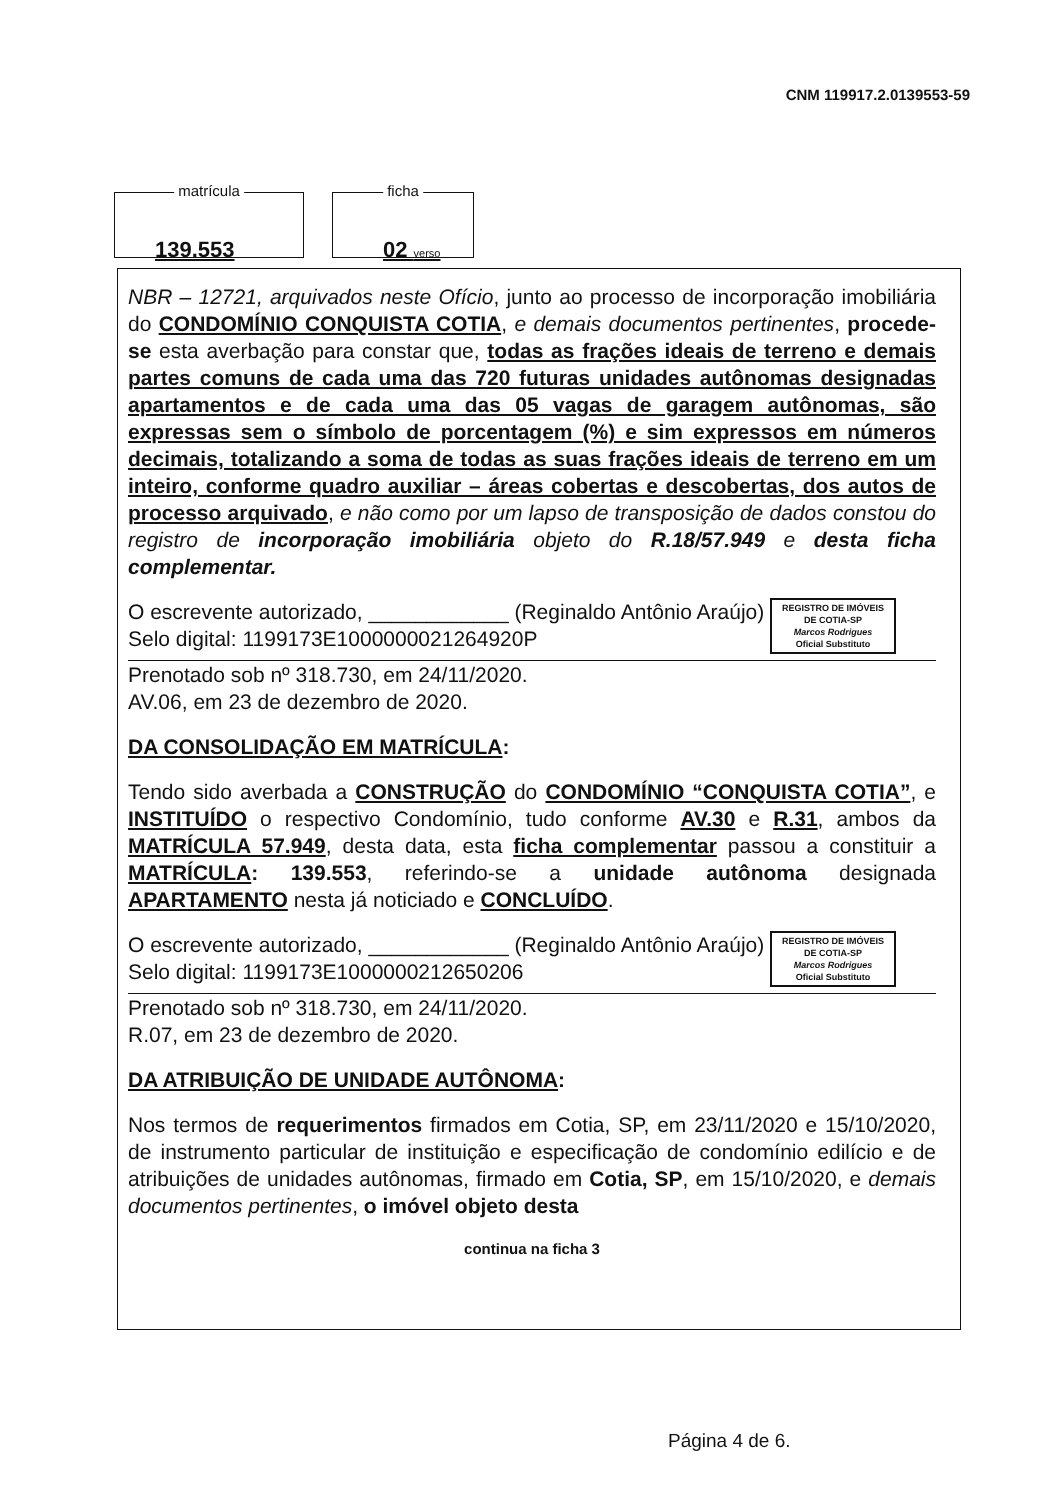CNM 119917.2.0139553-59
matrícula
139.553
ficha
02 verso
NBR – 12721, arquivados neste Ofício, junto ao processo de incorporação imobiliária do CONDOMÍNIO CONQUISTA COTIA, e demais documentos pertinentes, procede-se esta averbação para constar que, todas as frações ideais de terreno e demais partes comuns de cada uma das 720 futuras unidades autônomas designadas apartamentos e de cada uma das 05 vagas de garagem autônomas, são expressas sem o símbolo de porcentagem (%) e sim expressos em números decimais, totalizando a soma de todas as suas frações ideais de terreno em um inteiro, conforme quadro auxiliar – áreas cobertas e descobertas, dos autos de processo arquivado, e não como por um lapso de transposição de dados constou do registro de incorporação imobiliária objeto do R.18/57.949 e desta ficha complementar.
REGISTRO DE IMÓVEIS
DE COTIA-SP
Marcos Rodrigues
Oficial Substituto
O escrevente autorizado, ____________ (Reginaldo Antônio Araújo)
Selo digital: 1199173E1000000021264920P
Prenotado sob nº 318.730, em 24/11/2020.
AV.06, em 23 de dezembro de 2020.
DA CONSOLIDAÇÃO EM MATRÍCULA:
Tendo sido averbada a CONSTRUÇÃO do CONDOMÍNIO “CONQUISTA COTIA”, e INSTITUÍDO o respectivo Condomínio, tudo conforme AV.30 e R.31, ambos da MATRÍCULA 57.949, desta data, esta ficha complementar passou a constituir a MATRÍCULA: 139.553, referindo-se a unidade autônoma designada APARTAMENTO nesta já noticiado e CONCLUÍDO.
REGISTRO DE IMÓVEIS
DE COTIA-SP
Marcos Rodrigues
Oficial Substituto
O escrevente autorizado, ____________ (Reginaldo Antônio Araújo)
Selo digital: 1199173E1000000212650206
Prenotado sob nº 318.730, em 24/11/2020.
R.07, em 23 de dezembro de 2020.
DA ATRIBUIÇÃO DE UNIDADE AUTÔNOMA:
Nos termos de requerimentos firmados em Cotia, SP, em 23/11/2020 e 15/10/2020, de instrumento particular de instituição e especificação de condomínio edilício e de atribuições de unidades autônomas, firmado em Cotia, SP, em 15/10/2020, e demais documentos pertinentes, o imóvel objeto desta
continua na ficha 3
Página 4 de 6.